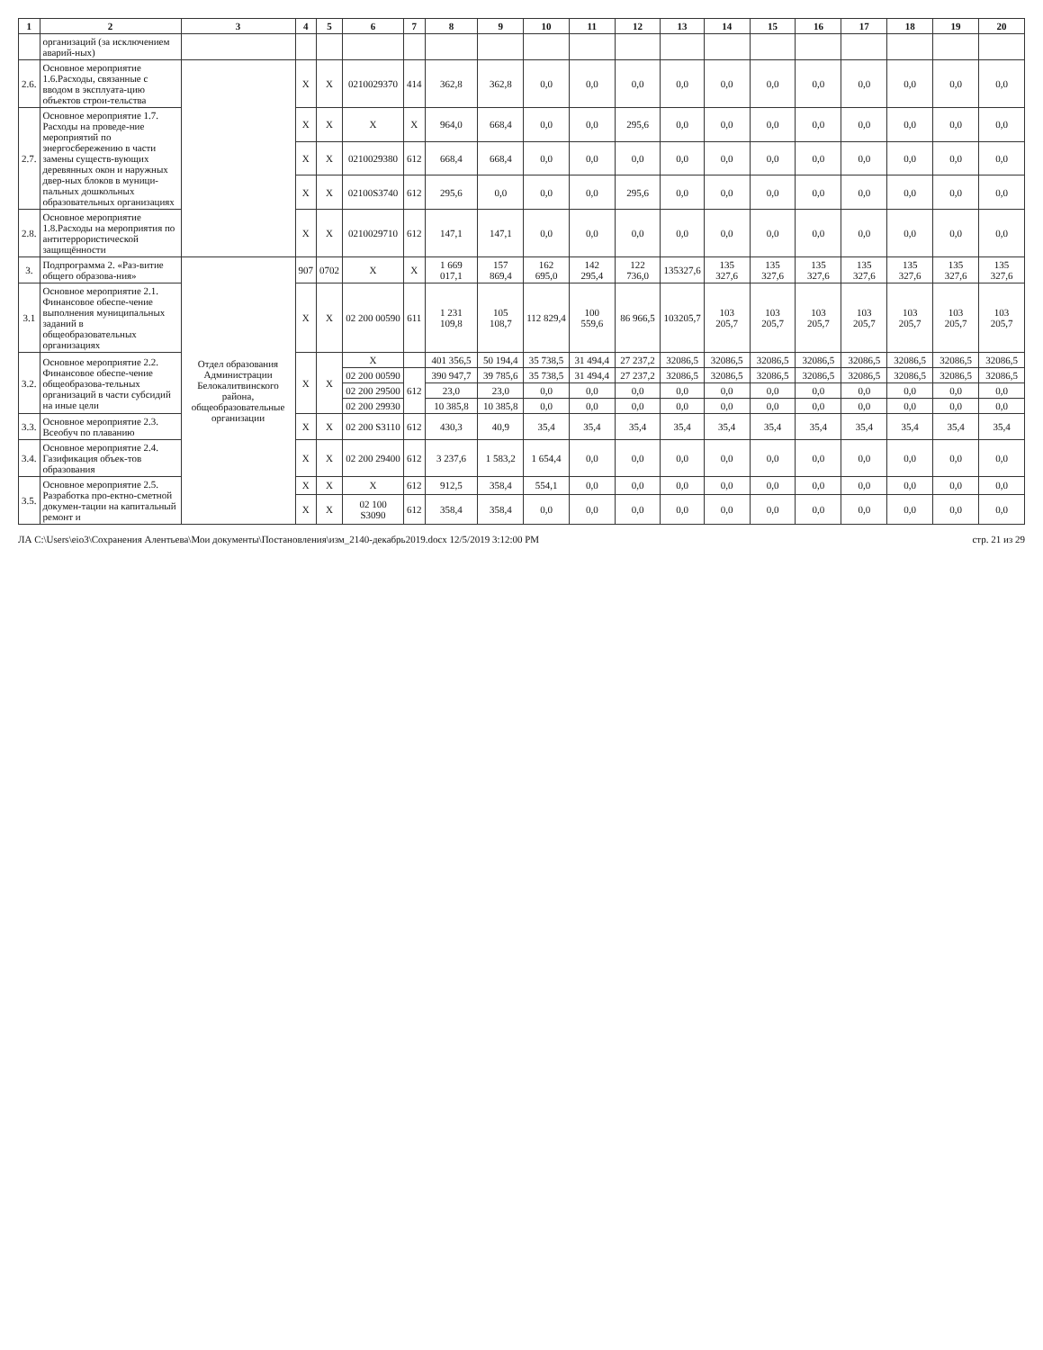| 1 | 2 | 3 | 4 | 5 | 6 | 7 | 8 | 9 | 10 | 11 | 12 | 13 | 14 | 15 | 16 | 17 | 18 | 19 | 20 |
| --- | --- | --- | --- | --- | --- | --- | --- | --- | --- | --- | --- | --- | --- | --- | --- | --- | --- | --- | --- |
| | организаций (за исключением аварий-ных) | | | | | | | | | | | | | | | | | | |
| 2.6. | Основное мероприятие 1.6.Расходы, связанные с вводом в эксплуата-цию объектов строи-тельства | | X | X | 0210029370 | 414 | 362,8 | 362,8 | 0,0 | 0,0 | 0,0 | 0,0 | 0,0 | 0,0 | 0,0 | 0,0 | 0,0 | 0,0 | 0,0 |
| 2.7. | Основное мероприятие 1.7. Расходы на проведе-ние мероприятий по энергосбережению в части замены существ-вующих деревянных окон и наружных двер-ных блоков в муници-пальных дошкольных образовательных организациях | | X | X | X | X | 964,0 | 668,4 | 0,0 | 0,0 | 295,6 | 0,0 | 0,0 | 0,0 | 0,0 | 0,0 | 0,0 | 0,0 | 0,0 |
| | | | X | X | 0210029380 | 612 | 668,4 | 668,4 | 0,0 | 0,0 | 0,0 | 0,0 | 0,0 | 0,0 | 0,0 | 0,0 | 0,0 | 0,0 | 0,0 |
| | | | X | X | 02100S3740 | 612 | 295,6 | 0,0 | 0,0 | 0,0 | 295,6 | 0,0 | 0,0 | 0,0 | 0,0 | 0,0 | 0,0 | 0,0 | 0,0 |
| 2.8. | Основное мероприятие 1.8.Расходы на мероприятия по антитеррористической защищённости | | X | X | 0210029710 | 612 | 147,1 | 147,1 | 0,0 | 0,0 | 0,0 | 0,0 | 0,0 | 0,0 | 0,0 | 0,0 | 0,0 | 0,0 | 0,0 |
| 3. | Подпрограмма 2. «Раз-витие общего образова-ния» | Отдел образования Администрации Белокалитвинского района, общеобразовательные организации | 907 | 0702 | X | X | 1 669 017,1 | 157 869,4 | 162 695,0 | 142 295,4 | 122 736,0 | 135327,6 | 135 327,6 | 135 327,6 | 135 327,6 | 135 327,6 | 135 327,6 | 135 327,6 | 135 327,6 |
| 3.1 | Основное мероприятие 2.1. Финансовое обеспе-чение выполнения муниципальных заданий в общеобразовательных организациях | | X | X | 02 200 00590 | 611 | 1 231 109,8 | 105 108,7 | 112 829,4 | 100 559,6 | 86 966,5 | 103205,7 | 103 205,7 | 103 205,7 | 103 205,7 | 103 205,7 | 103 205,7 | 103 205,7 | 103 205,7 |
| 3.2. | Основное мероприятие 2.2. Финансовое обеспе-чение общеобразова-тельных организаций в части субсидий на иные цели | | X | X | X | | 401 356,5 | 50 194,4 | 35 738,5 | 31 494,4 | 27 237,2 | 32086,5 | 32086,5 | 32086,5 | 32086,5 | 32086,5 | 32086,5 | 32086,5 | 32086,5 |
| | | | | | 02 200 00590 | 612 | 390 947,7 | 39 785,6 | 35 738,5 | 31 494,4 | 27 237,2 | 32086,5 | 32086,5 | 32086,5 | 32086,5 | 32086,5 | 32086,5 | 32086,5 | 32086,5 |
| | | | | | 02 200 29500 | | 23,0 | 23,0 | 0,0 | 0,0 | 0,0 | 0,0 | 0,0 | 0,0 | 0,0 | 0,0 | 0,0 | 0,0 | 0,0 |
| | | | | | 02 200 29930 | | 10 385,8 | 10 385,8 | 0,0 | 0,0 | 0,0 | 0,0 | 0,0 | 0,0 | 0,0 | 0,0 | 0,0 | 0,0 | 0,0 |
| 3.3. | Основное мероприятие 2.3. Всеобуч по плаванию | | X | X | 02 200 S3110 | 612 | 430,3 | 40,9 | 35,4 | 35,4 | 35,4 | 35,4 | 35,4 | 35,4 | 35,4 | 35,4 | 35,4 | 35,4 | 35,4 |
| 3.4. | Основное мероприятие 2.4. Газификация объек-тов образования | | X | X | 02 200 29400 | 612 | 3 237,6 | 1 583,2 | 1 654,4 | 0,0 | 0,0 | 0,0 | 0,0 | 0,0 | 0,0 | 0,0 | 0,0 | 0,0 | 0,0 |
| 3.5. | Основное мероприятие 2.5. Разработка про-ектно-сметной докумен-тации на капитальный ремонт и | | X | X | X | 612 | 912,5 | 358,4 | 554,1 | 0,0 | 0,0 | 0,0 | 0,0 | 0,0 | 0,0 | 0,0 | 0,0 | 0,0 | 0,0 |
| | | | X | X | 02 100 S3090 | 612 | 358,4 | 358,4 | 0,0 | 0,0 | 0,0 | 0,0 | 0,0 | 0,0 | 0,0 | 0,0 | 0,0 | 0,0 | 0,0 |
ЛА C:\Users\eio3\Сохранения Алентьева\Мои документы\Постановления\изм_2140-декабрь2019.docx 12/5/2019 3:12:00 PM стр. 21 из 29